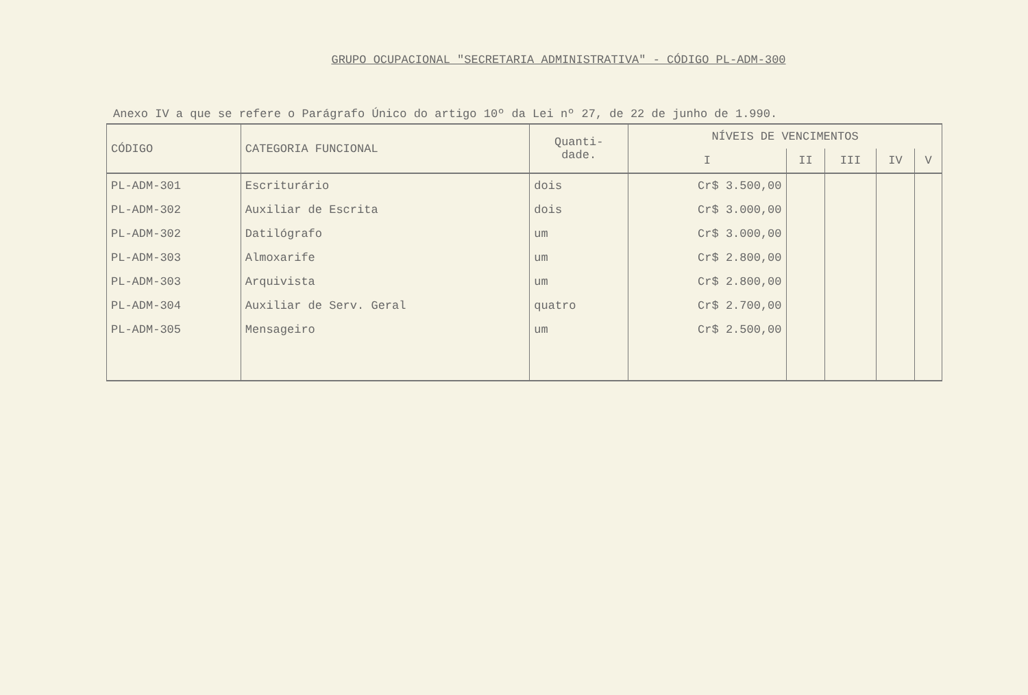GRUPO OCUPACIONAL "SECRETARIA ADMINISTRATIVA" - CÓDIGO PL-ADM-300
Anexo IV a que se refere o Parágrafo Único do artigo 10º da Lei nº 27, de 22 de junho de 1.990.
| CÓDIGO | CATEGORIA FUNCIONAL | Quanti- dade. | NÍVEIS DE VENCIMENTOS | | | | |
| --- | --- | --- | --- | --- | --- | --- | --- |
| | | | I | II | III | IV | V |
| PL-ADM-301 | Escriturário | dois | Cr$ 3.500,00 | | | | |
| PL-ADM-302 | Auxiliar de Escrita | dois | Cr$ 3.000,00 | | | | |
| PL-ADM-302 | Datilógrafo | um | Cr$ 3.000,00 | | | | |
| PL-ADM-303 | Almoxarife | um | Cr$ 2.800,00 | | | | |
| PL-ADM-303 | Arquivista | um | Cr$ 2.800,00 | | | | |
| PL-ADM-304 | Auxiliar de Serv. Geral | quatro | Cr$ 2.700,00 | | | | |
| PL-ADM-305 | Mensageiro | um | Cr$ 2.500,00 | | | | |